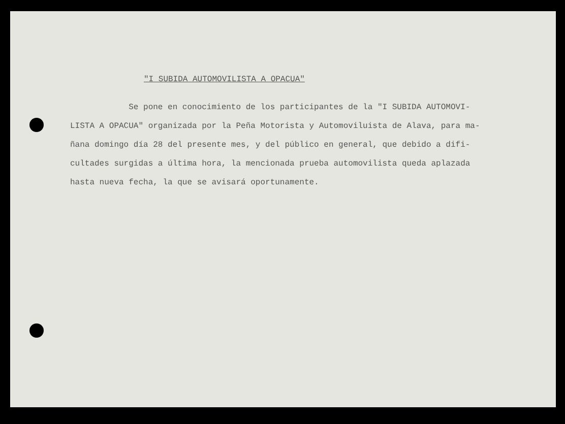"I SUBIDA AUTOMOVILISTA A OPACUA"
Se pone en conocimiento de los participantes de la "I SUBIDA AUTOMOVI-
LISTA A OPACUA" organizada por la Peña Motorista y Automoviluista de Alava, para ma-
ñana domingo día 28 del presente mes, y del público en general, que debido a difi-
cultades surgidas a última hora, la mencionada prueba automovilista queda aplazada
hasta nueva fecha, la que se avisará oportunamente.